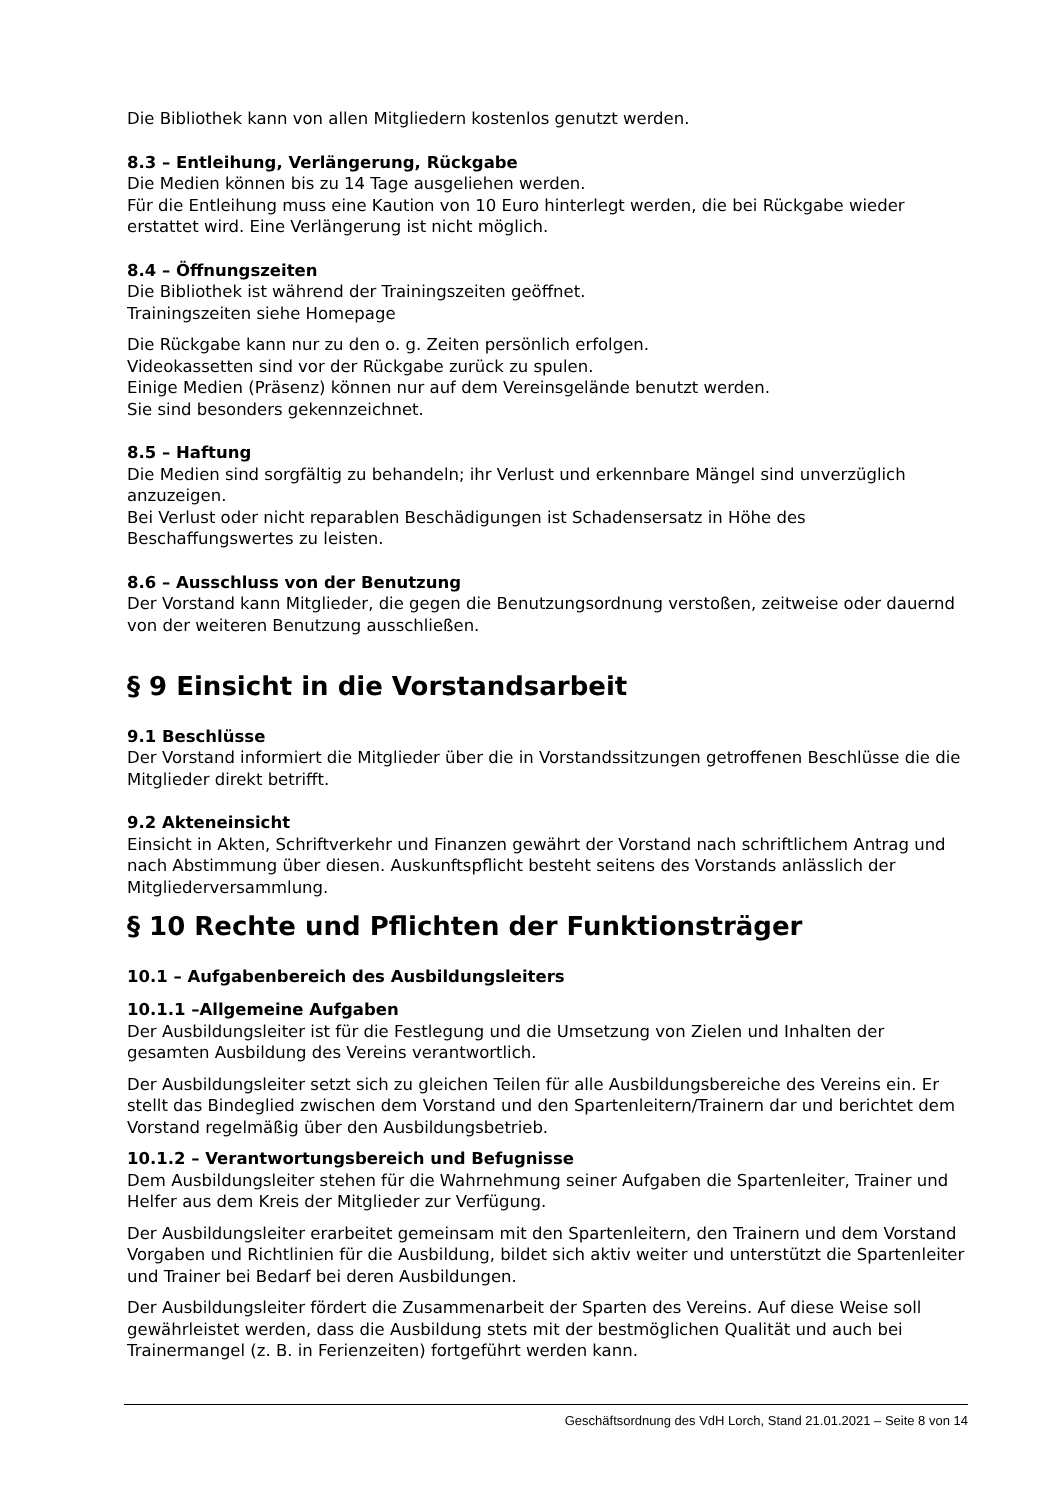Die Bibliothek kann von allen Mitgliedern kostenlos genutzt werden.
8.3 – Entleihung, Verlängerung, Rückgabe
Die Medien können bis zu 14 Tage ausgeliehen werden.
Für die Entleihung muss eine Kaution von 10 Euro hinterlegt werden, die bei Rückgabe wieder erstattet wird. Eine Verlängerung ist nicht möglich.
8.4 – Öffnungszeiten
Die Bibliothek ist während der Trainingszeiten geöffnet.
Trainingszeiten siehe Homepage
Die Rückgabe kann nur zu den o. g. Zeiten persönlich erfolgen.
Videokassetten sind vor der Rückgabe zurück zu spulen.
Einige Medien (Präsenz) können nur auf dem Vereinsgelände benutzt werden.
Sie sind besonders gekennzeichnet.
8.5 – Haftung
Die Medien sind sorgfältig zu behandeln; ihr Verlust und erkennbare Mängel sind unverzüglich anzuzeigen.
Bei Verlust oder nicht reparablen Beschädigungen ist Schadensersatz in Höhe des Beschaffungswertes zu leisten.
8.6 – Ausschluss von der Benutzung
Der Vorstand kann Mitglieder, die gegen die Benutzungsordnung verstoßen, zeitweise oder dauernd von der weiteren Benutzung ausschließen.
§ 9 Einsicht in die Vorstandsarbeit
9.1 Beschlüsse
Der Vorstand informiert die Mitglieder über die in Vorstandssitzungen getroffenen Beschlüsse die die Mitglieder direkt betrifft.
9.2 Akteneinsicht
Einsicht in Akten, Schriftverkehr und Finanzen gewährt der Vorstand nach schriftlichem Antrag und nach Abstimmung über diesen. Auskunftspflicht besteht seitens des Vorstands anlässlich der Mitgliederversammlung.
§ 10 Rechte und Pflichten der Funktionsträger
10.1 – Aufgabenbereich des Ausbildungsleiters
10.1.1 –Allgemeine Aufgaben
Der Ausbildungsleiter ist für die Festlegung und die Umsetzung von Zielen und Inhalten der gesamten Ausbildung des Vereins verantwortlich.
Der Ausbildungsleiter setzt sich zu gleichen Teilen für alle Ausbildungsbereiche des Vereins ein. Er stellt das Bindeglied zwischen dem Vorstand und den Spartenleitern/Trainern dar und berichtet dem Vorstand regelmäßig über den Ausbildungsbetrieb.
10.1.2 – Verantwortungsbereich und Befugnisse
Dem Ausbildungsleiter stehen für die Wahrnehmung seiner Aufgaben die Spartenleiter, Trainer und Helfer aus dem Kreis der Mitglieder zur Verfügung.
Der Ausbildungsleiter erarbeitet gemeinsam mit den Spartenleitern, den Trainern und dem Vorstand Vorgaben und Richtlinien für die Ausbildung, bildet sich aktiv weiter und unterstützt die Spartenleiter und Trainer bei Bedarf bei deren Ausbildungen.
Der Ausbildungsleiter fördert die Zusammenarbeit der Sparten des Vereins. Auf diese Weise soll gewährleistet werden, dass die Ausbildung stets mit der bestmöglichen Qualität und auch bei Trainermangel (z. B. in Ferienzeiten) fortgeführt werden kann.
Geschäftsordnung des VdH Lorch, Stand 21.01.2021 – Seite 8 von 14